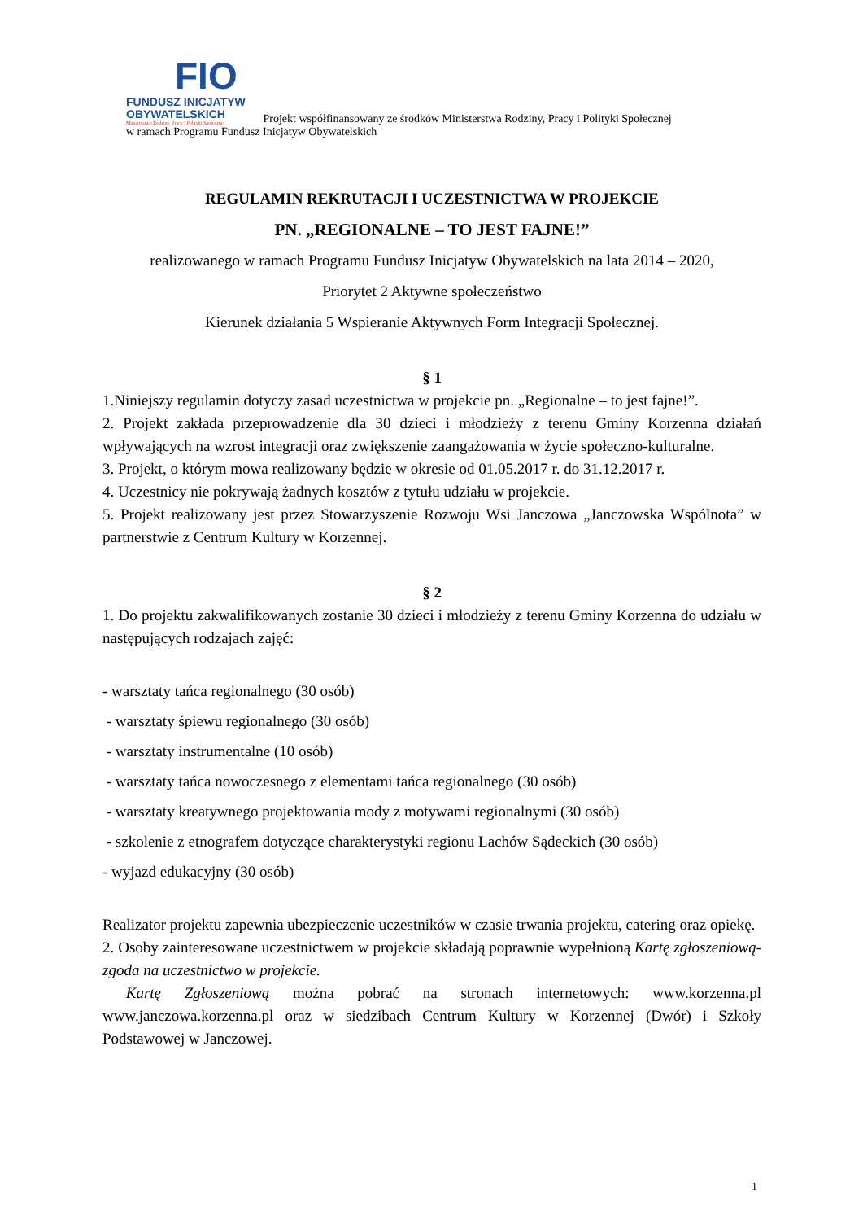FIO
FUNDUSZ INICJATYW
OBYWATELSKICH
Ministerstwo Rodziny, Pracy i Polityki Społecznej
Projekt współfinansowany ze środków Ministerstwa Rodziny, Pracy i Polityki Społecznej
w ramach Programu Fundusz Inicjatyw Obywatelskich
REGULAMIN REKRUTACJI I UCZESTNICTWA W PROJEKCIE
PN. „REGIONALNE – TO JEST FAJNE!”
realizowanego w ramach Programu Fundusz Inicjatyw Obywatelskich na lata 2014 – 2020,
Priorytet 2 Aktywne społeczeństwo
Kierunek działania 5 Wspieranie Aktywnych Form Integracji Społecznej.
§ 1
1.Niniejszy regulamin dotyczy zasad uczestnictwa w projekcie pn. „Regionalne – to jest fajne!”.
2. Projekt zakłada przeprowadzenie dla 30 dzieci i młodzieży z terenu Gminy Korzenna działań wpływających na wzrost integracji oraz zwiększenie zaangażowania w życie społeczno-kulturalne.
3. Projekt, o którym mowa realizowany będzie w okresie od 01.05.2017 r. do 31.12.2017 r.
4. Uczestnicy nie pokrywają żadnych kosztów z tytułu udziału w projekcie.
5. Projekt realizowany jest przez Stowarzyszenie Rozwoju Wsi Janczowa „Janczowska Wspólnota” w partnerstwie z Centrum Kultury w Korzennej.
§ 2
1. Do projektu zakwalifikowanych zostanie 30 dzieci i młodzieży z terenu Gminy Korzenna do udziału w następujących rodzajach zajęć:
- warsztaty tańca regionalnego (30 osób)
- warsztaty śpiewu regionalnego (30 osób)
- warsztaty instrumentalne (10 osób)
- warsztaty tańca nowoczesnego z elementami tańca regionalnego (30 osób)
- warsztaty kreatywnego projektowania mody z motywami regionalnymi (30 osób)
- szkolenie z etnografem dotyczące charakterystyki regionu Lachów Sądeckich (30 osób)
- wyjazd edukacyjny (30 osób)
Realizator projektu zapewnia ubezpieczenie uczestników w czasie trwania projektu, catering oraz opiekę.
2. Osoby zainteresowane uczestnictwem w projekcie składają poprawnie wypełnioną Kartę zgłoszeniową- zgoda na uczestnictwo w projekcie.
Kartę Zgłoszeniową można pobrać na stronach internetowych: www.korzenna.pl www.janczowa.korzenna.pl oraz w siedzibach Centrum Kultury w Korzennej (Dwór) i Szkoły Podstawowej w Janczowej.
1